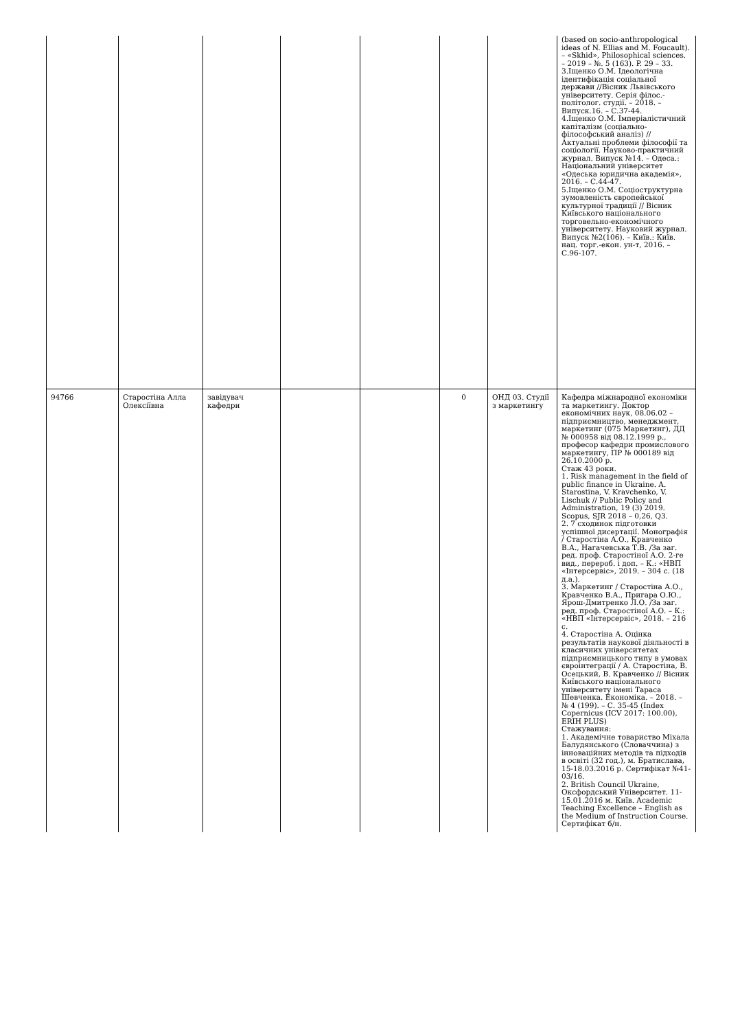| | | | | | | | (based on socio-anthropological ideas of N. Ellias and M. Foucault). – «Skhid», Philosophical sciences. – 2019 – №. 5 (163). P. 29 – 33. 3.Іщенко О.М. Ідеологічна ідентифікація соціальної держави //Вісник Львівського університету. Серія філос.-політолог. студії. – 2018. – Випуск.16. – С.37-44. 4.Іщенко О.М. Імперіалістичний капіталізм (соціально-філософський аналіз) // Актуальні проблеми філософії та соціології. Науково-практичний журнал. Випуск №14. – Одеса.: Національний університет «Одеська юридична академія», 2016. – С.44-47. 5.Іщенко О.М. Соціоструктурна зумовленість європейської культурної традиції // Вісник Київського національного торговельно-економічного університету. Науковий журнал. Випуск №2(106). – Київ.: Київ. нац. торг.-екон. ун-т, 2016. – С.96-107. |
| 94766 | Старостіна Алла Олексіївна | завідувач кафедри | | | 0 | ОНД 03. Студії з маркетингу | Кафедра міжнародної економіки та маркетингу. Доктор економічних наук, 08.06.02 –підприємництво, менеджмент, маркетинг (075 Маркетинг), ДД № 000958 від 08.12.1999 р., професор кафедри промислового маркетингу, ПР № 000189 від 26.10.2000 р. Стаж 43 роки. 1. Risk management in the field of public finance in Ukraine. A. Starostina, V. Kravchenko, V. Lischuk // Public Policy and Administration, 19 (3) 2019. Scopus, SJR 2018 – 0,26, Q3. 2. 7 сходинок підготовки успішної дисертації. Монографія / Старостіна А.О., Кравченко В.А., Нагачевська Т.В. /За заг. ред. проф. Старостіної А.О. 2-ге вид., перероб. і доп. – К.: «НВП «Інтерсервіс», 2019. – 304 с. (18 д.а.). 3. Маркетинг / Старостіна А.О., Кравченко В.А., Пригара О.Ю., Ярош-Дмитренко Л.О. /За заг. ред. проф. Старостіної А.О. – К.: «НВП «Інтерсервіс», 2018. – 216 с. 4. Старостіна А. Оцінка результатів наукової діяльності в класичних університетах підприємницького типу в умовах євроінтеграції / А. Старостіна, В. Осецький, В. Кравченко // Вісник Київського національного університету імені Тараса Шевченка. Економіка. – 2018. – № 4 (199). – С. 35-45 (Index Copernicus (ICV 2017: 100.00), ERIH PLUS) Стажування: 1. Академічне товариство Міхала Балудянського (Словаччина) з інноваційних методів та підходів в освіті (32 год.), м. Братислава, 15-18.03.2016 р. Сертифікат №41-03/16. 2. British Council Ukraine, Оксфордський Університет. 11-15.01.2016 м. Київ. Academic Teaching Excellence – English as the Medium of Instruction Course. Сертифікат б/н. |